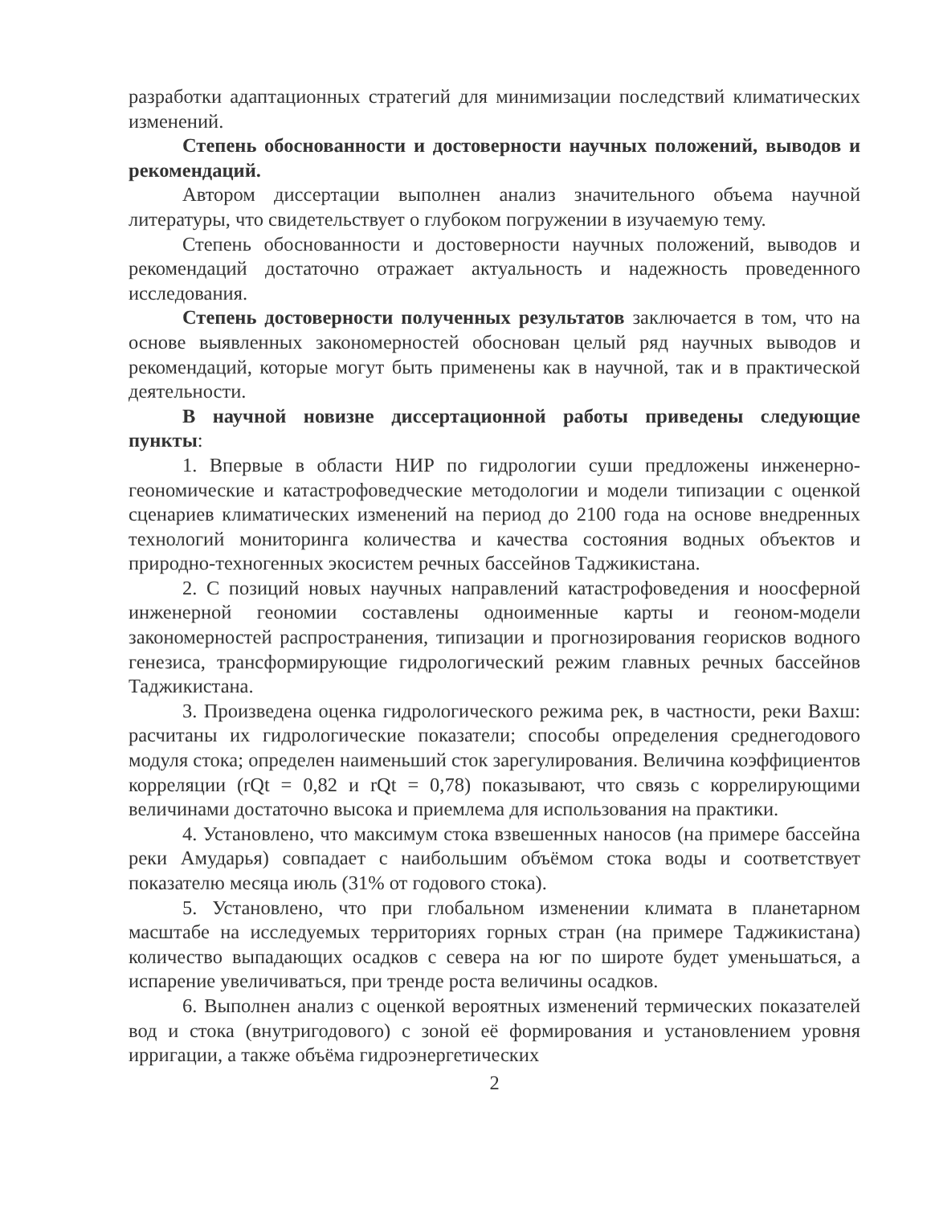разработки адаптационных стратегий для минимизации последствий климатических изменений.
Степень обоснованности и достоверности научных положений, выводов и рекомендаций.
Автором диссертации выполнен анализ значительного объема научной литературы, что свидетельствует о глубоком погружении в изучаемую тему.
Степень обоснованности и достоверности научных положений, выводов и рекомендаций достаточно отражает актуальность и надежность проведенного исследования.
Степень достоверности полученных результатов заключается в том, что на основе выявленных закономерностей обоснован целый ряд научных выводов и рекомендаций, которые могут быть применены как в научной, так и в практической деятельности.
В научной новизне диссертационной работы приведены следующие пункты:
1. Впервые в области НИР по гидрологии суши предложены инженерно-геономические и катастрофоведческие методологии и модели типизации с оценкой сценариев климатических изменений на период до 2100 года на основе внедренных технологий мониторинга количества и качества состояния водных объектов и природно-техногенных экосистем речных бассейнов Таджикистана.
2. С позиций новых научных направлений катастрофоведения и ноосферной инженерной геономии составлены одноименные карты и геоном-модели закономерностей распространения, типизации и прогнозирования георисков водного генезиса, трансформирующие гидрологический режим главных речных бассейнов Таджикистана.
3. Произведена оценка гидрологического режима рек, в частности, реки Вахш: расчитаны их гидрологические показатели; способы определения среднегодового модуля стока; определен наименьший сток зарегулирования. Величина коэффициентов корреляции (rQt = 0,82 и rQt = 0,78) показывают, что связь с коррелирующими величинами достаточно высока и приемлема для использования на практики.
4. Установлено, что максимум стока взвешенных наносов (на примере бассейна реки Амударья) совпадает с наибольшим объёмом стока воды и соответствует показателю месяца июль (31% от годового стока).
5. Установлено, что при глобальном изменении климата в планетарном масштабе на исследуемых территориях горных стран (на примере Таджикистана) количество выпадающих осадков с севера на юг по широте будет уменьшаться, а испарение увеличиваться, при тренде роста величины осадков.
6. Выполнен анализ с оценкой вероятных изменений термических показателей вод и стока (внутригодового) с зоной её формирования и установлением уровня ирригации, а также объёма гидроэнергетических
2